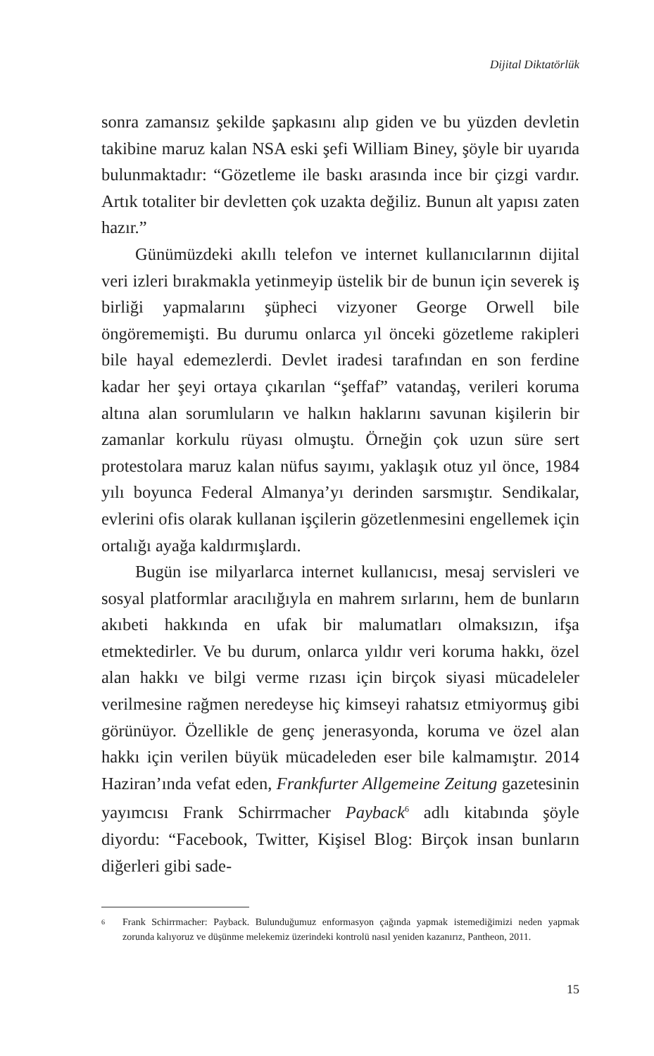Dijital Diktatörlük
sonra zamansız şekilde şapkasını alıp giden ve bu yüzden devletin takibine maruz kalan NSA eski şefi William Biney, şöyle bir uyarıda bulunmaktadır: “Gözetleme ile baskı arasında ince bir çizgi vardır. Artık totaliter bir devletten çok uzakta değiliz. Bunun alt yapısı zaten hazır.”
Günümüzdeki akıllı telefon ve internet kullanıcılarının dijital veri izleri bırakmakla yetinmeyip üstelik bir de bunun için severek iş birliği yapmalarını şüpheci vizyoner George Orwell bile öngörememişti. Bu durumu onlarca yıl önceki gözetleme rakipleri bile hayal edemezlerdi. Devlet iradesi tarafından en son ferdine kadar her şeyi ortaya çıkarılan “şeffaf” vatandaş, verileri koruma altına alan sorumluların ve halkın haklarını savunan kişilerin bir zamanlar korkulu rüyası olmuştu. Örneğin çok uzun süre sert protestolara maruz kalan nüfus sayımı, yaklaşık otuz yıl önce, 1984 yılı boyunca Federal Almanya’yı derinden sarsmıştır. Sendikalar, evlerini ofis olarak kullanan işçilerin gözetlenmesini engellemek için ortalığı ayağa kaldırmışlardı.
Bugün ise milyarlarca internet kullanıcısı, mesaj servisleri ve sosyal platformlar aracılığıyla en mahrem sırlarını, hem de bunların akıbeti hakkında en ufak bir malumatları olmaksızın, ifşa etmektedirler. Ve bu durum, onlarca yıldır veri koruma hakkı, özel alan hakkı ve bilgi verme rızası için birçok siyasi mücadeleler verilmesine rağmen neredeyse hiç kimseyi rahatsız etmiyormuş gibi görünüyor. Özellikle de genç jenerasyonda, koruma ve özel alan hakkı için verilen büyük mücadeleden eser bile kalmamıştır. 2014 Haziran’ında vefat eden, Frankfurter Allgemeine Zeitung gazetesinin yayımcısı Frank Schirrmacher Payback<sup>6</sup> adlı kitabında şöyle diyordu: “Facebook, Twitter, Kişisel Blog: Birçok insan bunların diğerleri gibi sade-
6
Frank Schirrmacher: Payback. Bulunduğumuz enformasyon çağında yapmak istemediğimizi neden yapmak zorunda kalıyoruz ve düşünme melekemiz üzerindeki kontrolü nasıl yeniden kazanırız, Pantheon, 2011.
15